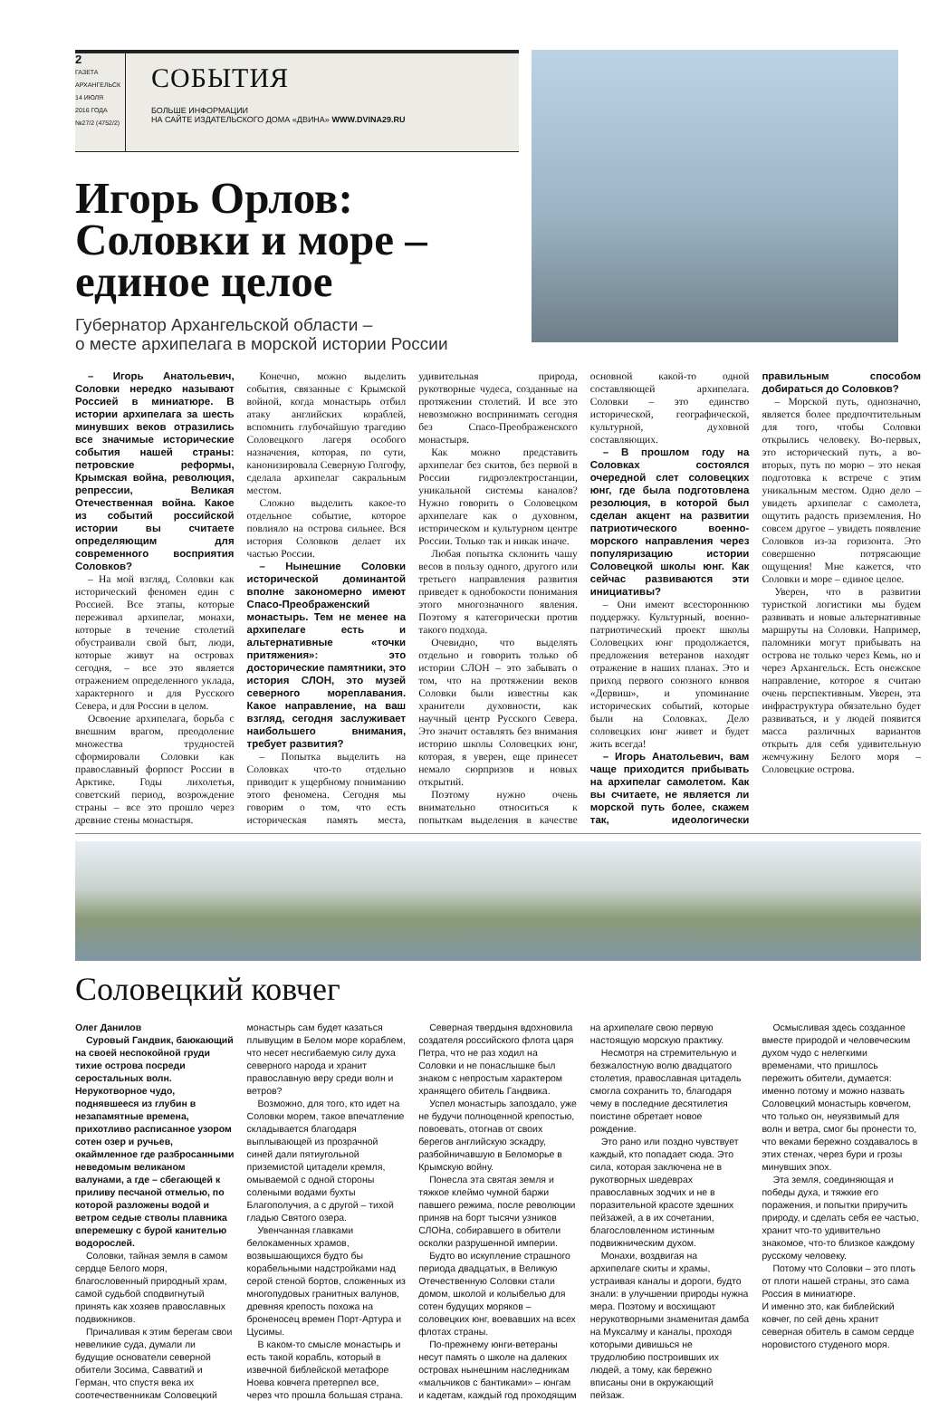2
ГАЗЕТА
АРХАНГЕЛЬСК
14 ИЮЛЯ
2016 ГОДА
№27/2 (4752/2)
СОБЫТИЯ
БОЛЬШЕ ИНФОРМАЦИИ
НА САЙТЕ ИЗДАТЕЛЬСКОГО ДОМА «ДВИНА» WWW.DVINA29.RU
Игорь Орлов: Соловки и море – единое целое
Губернатор Архангельской области –
о месте архипелага в морской истории России
– Игорь Анатольевич, Соловки нередко называют Россией в миниатюре. В истории архипелага за шесть минувших веков отразились все значимые исторические события нашей страны: петровские реформы, Крымская война, революция, репрессии, Великая Отечественная война. Какое из событий российской истории вы считаете определяющим для современного восприятия Соловков?
– На мой взгляд, Соловки как исторический феномен един с Россией. Все этапы, которые переживал архипелаг, монахи, которые в течение столетий обустраивали свой быт, люди, которые живут на островах сегодня, – все это является отражением определенного уклада, характерного и для Русского Севера, и для России в целом.
Освоение архипелага, борьба с внешним врагом, преодоление множества трудностей сформировали Соловки как православный форпост России в Арктике. Годы лихолетья, советский период, возрождение страны – все это прошло через древние стены монастыря.
Конечно, можно выделить события, связанные с Крымской войной, когда монастырь отбил атаку английских кораблей, вспомнить глубочайшую трагедию Соловецкого лагеря особого назначения, которая, по сути, канонизировала Северную Голгофу, сделала архипелаг сакральным местом.
Сложно выделить какое-то отдельное событие, которое повлияло на острова сильнее. Вся история Соловков делает их частью России.
– Нынешние Соловки исторической доминантой вполне закономерно имеют Спасо-Преображенский монастырь. Тем не менее на архипелаге есть и альтернативные «точки притяжения»: это досторические памятники, это история СЛОН, это музей северного мореплавания. Какое направление, на ваш взгляд, сегодня заслуживает наибольшего внимания, требует развития?
– Попытка выделить на Соловках что-то отдельно приводит к ущербному пониманию этого феномена. Сегодня мы говорим о том, что есть историческая память места, удивительная природа, рукотворные чудеса, созданные на протяжении столетий. И все это невозможно воспринимать сегодня без Спасо-Преображенского монастыря.
Как можно представить архипелаг без скитов, без первой в России гидроэлектростанции, уникальной системы каналов? Нужно говорить о Соловецком архипелаге как о духовном, историческом и культурном центре России. Только так и никак иначе.
Любая попытка склонить чашу весов в пользу одного, другого или третьего направления развития приведет к однобокости понимания этого многозначного явления. Поэтому я категорически против такого подхода.
Очевидно, что выделять отдельно и говорить только об истории СЛОН – это забывать о том, что на протяжении веков Соловки были известны как хранители духовности, как научный центр Русского Севера. Это значит оставлять без внимания историю школы Соловецких юнг, которая, я уверен, еще принесет немало сюрпризов и новых открытий.
Поэтому нужно очень внимательно относиться к попыткам выделения в качестве основной какой-то одной составляющей архипелага. Соловки – это единство исторической, географической, культурной, духовной составляющих.
– В прошлом году на Соловках состоялся очередной слет соловецких юнг, где была подготовлена резолюция, в которой был сделан акцент на развитии патриотического военно-морского направления через популяризацию истории Соловецкой школы юнг. Как сейчас развиваются эти инициативы?
– Они имеют всестороннюю поддержку. Культурный, военно-патриотический проект школы Соловецких юнг продолжается, предложения ветеранов находят отражение в наших планах. Это и приход первого союзного конвоя «Дервиш», и упоминание исторических событий, которые были на Соловках. Дело соловецких юнг живет и будет жить всегда!
– Игорь Анатольевич, вам чаще приходится прибывать на архипелаг самолетом. Как вы считаете, не является ли морской путь более, скажем так, идеологически правильным способом добираться до Соловков?
– Морской путь, однозначно, является более предпочтительным для того, чтобы Соловки открылись человеку. Во-первых, это исторический путь, а во-вторых, путь по морю – это некая подготовка к встрече с этим уникальным местом. Одно дело – увидеть архипелаг с самолета, ощутить радость приземления. Но совсем другое – увидеть появление Соловков из-за горизонта. Это совершенно потрясающие ощущения! Мне кажется, что Соловки и море – единое целое.
Уверен, что в развитии туристкой логистики мы будем развивать и новые альтернативные маршруты на Соловки. Например, паломники могут прибывать на острова не только через Кемь, но и через Архангельск. Есть онежское направление, которое я считаю очень перспективным. Уверен, эта инфраструктура обязательно будет развиваться, и у людей появится масса различных вариантов открыть для себя удивительную жемчужину Белого моря – Соловецкие острова.
Соловецкий ковчег
Олег Данилов
Суровый Гандвик, баюкающий на своей неспокойной груди тихие острова посреди серостальных волн. Нерукотворное чудо, поднявшееся из глубин в незапамятные времена, прихотливо расписанное узором сотен озер и ручьев, окаймленное где разбросанными неведомым великаном валунами, а где – сбегающей к приливу песчаной отмелью, по которой разложены водой и ветром седые стволы плавника вперемешку с бурой канителью водорослей.
Соловки, тайная земля в самом сердце Белого моря, благословенный природный храм, самой судьбой сподвигнутый принять как хозяев православных подвижников.
Причаливая к этим берегам свои невеликие суда, думали ли будущие основатели северной обители Зосима, Савватий и Герман, что спустя века их соотечественникам Соловецкий монастырь сам будет казаться плывущим в Белом море кораблем, что несет несгибаемую силу духа северного народа и хранит православную веру среди волн и ветров?
Возможно, для того, кто идет на Соловки морем, такое впечатление складывается благодаря выплывающей из прозрачной синей дали пятиугольной приземистой цитадели кремля, омываемой с одной стороны солеными водами бухты Благополучия, а с другой – тихой гладью Святого озера.
Увенчанная главками белокаменных храмов, возвышающихся будто бы корабельными надстройками над серой стеной бортов, сложенных из многопудовых гранитных валунов, древняя крепость похожа на броненосец времен Порт-Артура и Цусимы.
В каком-то смысле монастырь и есть такой корабль, который в извечной библейской метафоре Ноева ковчега претерпел все, через что прошла большая страна.
Северная твердыня вдохновила создателя российского флота царя Петра, что не раз ходил на Соловки и не понаслышке был знаком с непростым характером хранящего обитель Гандвика.
Успел монастырь запоздало, уже не будучи полноценной крепостью, повоевать, отогнав от своих берегов английскую эскадру, разбойничавшую в Беломорье в Крымскую войну.
Понесла эта святая земля и тяжкое клеймо чумной баржи павшего режима, после революции приняв на борт тысячи узников СЛОНа, собиравшего в обители осколки разрушенной империи.
Будто во искупление страшного периода двадцатых, в Великую Отечественную Соловки стали домом, школой и колыбелью для сотен будущих моряков – соловецких юнг, воевавших на всех флотах страны.
По-прежнему юнги-ветераны несут память о школе на далеких островах нынешним наследникам «мальчиков с бантиками» – юнгам и кадетам, каждый год проходящим на архипелаге свою первую настоящую морскую практику.
Несмотря на стремительную и безжалостную волю двадцатого столетия, православная цитадель смогла сохранить то, благодаря чему в последние десятилетия поистине обретает новое рождение.
Это рано или поздно чувствует каждый, кто попадает сюда. Это сила, которая заключена не в рукотворных шедеврах православных зодчих и не в поразительной красоте здешних пейзажей, а в их сочетании, благословленном истинным подвижническим духом.
Монахи, воздвигая на архипелаге скиты и храмы, устраивая каналы и дороги, будто знали: в улучшении природы нужна мера. Поэтому и восхищают нерукотворными знаменитая дамба на Муксалму и каналы, проходя которыми дивишься не трудолюбию построивших их людей, а тому, как бережно вписаны они в окружающий пейзаж.
Осмысливая здесь созданное вместе природой и человеческим духом чудо с нелегкими временами, что пришлось пережить обители, думается: именно потому и можно назвать Соловецкий монастырь ковчегом, что только он, неуязвимый для волн и ветра, смог бы пронести то, что веками бережно создавалось в этих стенах, через бури и грозы минувших эпох.
Эта земля, соединяющая и победы духа, и тяжкие его поражения, и попытки приручить природу, и сделать себя ее частью, хранит что-то удивительно знакомое, что-то близкое каждому русскому человеку.
Потому что Соловки – это плоть от плоти нашей страны, это сама Россия в миниатюре.
И именно это, как библейский ковчег, по сей день хранит северная обитель в самом сердце норовистого студеного моря.